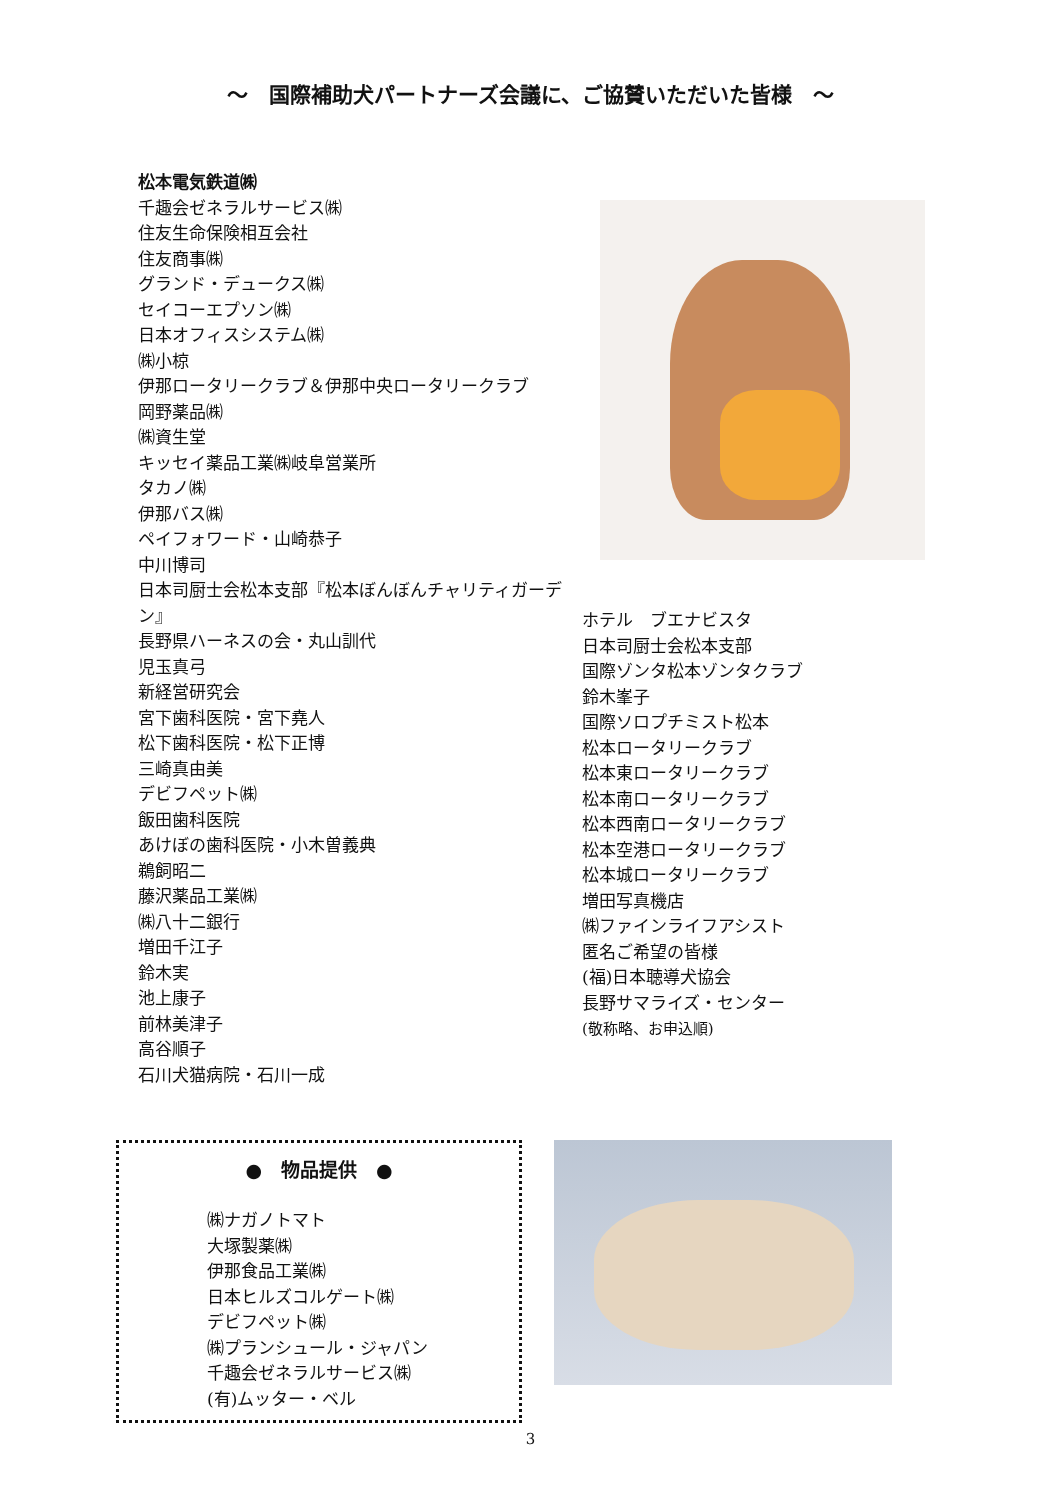～　国際補助犬パートナーズ会議に、ご協賛いただいた皆様　～
松本電気鉄道㈱
千趣会ゼネラルサービス㈱
住友生命保険相互会社
住友商事㈱
グランド・デュークス㈱
セイコーエプソン㈱
日本オフィスシステム㈱
㈱小椋
伊那ロータリークラブ＆伊那中央ロータリークラブ
岡野薬品㈱
㈱資生堂
キッセイ薬品工業㈱岐阜営業所
タカノ㈱
伊那バス㈱
ペイフォワード・山崎恭子
中川博司
日本司厨士会松本支部『松本ぼんぼんチャリティガーデン』
長野県ハーネスの会・丸山訓代
児玉真弓
新経営研究会
宮下歯科医院・宮下堯人
松下歯科医院・松下正博
三崎真由美
デビフペット㈱
飯田歯科医院
あけぼの歯科医院・小木曽義典
鵜飼昭二
藤沢薬品工業㈱
㈱八十二銀行
増田千江子
鈴木実
池上康子
前林美津子
高谷順子
石川犬猫病院・石川一成
ホテル　ブエナビスタ
日本司厨士会松本支部
国際ゾンタ松本ゾンタクラブ
鈴木峯子
国際ソロプチミスト松本
松本ロータリークラブ
松本東ロータリークラブ
松本南ロータリークラブ
松本西南ロータリークラブ
松本空港ロータリークラブ
松本城ロータリークラブ
増田写真機店
㈱ファインライフアシスト
匿名ご希望の皆様
(福)日本聴導犬協会
長野サマライズ・センター
(敬称略、お申込順)
●　物品提供　●
㈱ナガノトマト
大塚製薬㈱
伊那食品工業㈱
日本ヒルズコルゲート㈱
デビフペット㈱
㈱プランシュール・ジャパン
千趣会ゼネラルサービス㈱
(有)ムッター・ベル
3